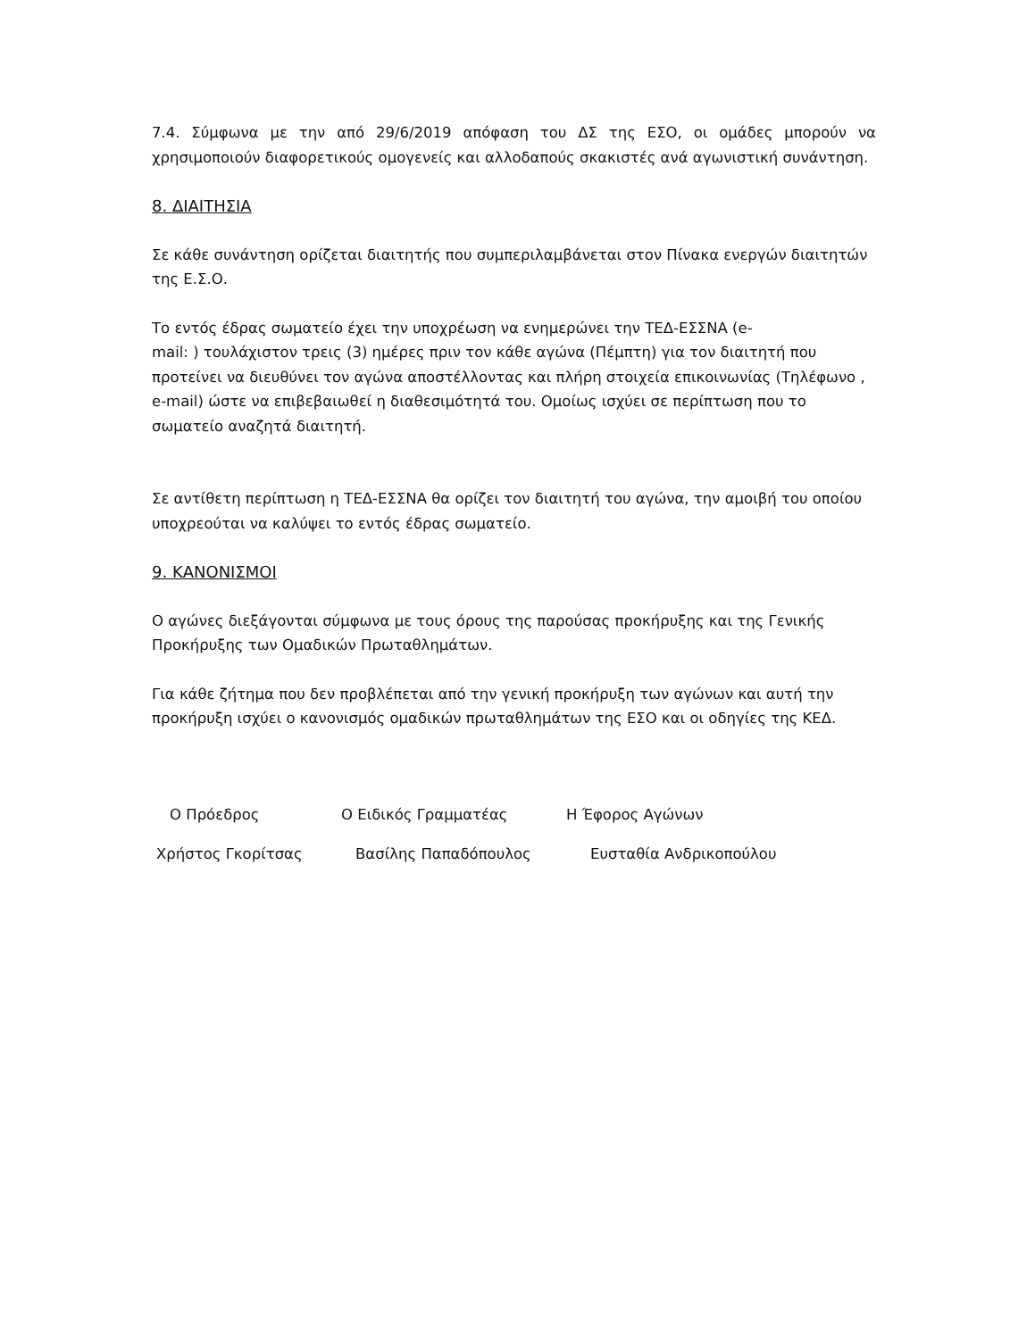7.4. Σύμφωνα με την από 29/6/2019 απόφαση του ΔΣ της ΕΣΟ, οι ομάδες μπορούν να χρησιμοποιούν διαφορετικούς ομογενείς και αλλοδαπούς σκακιστές ανά αγωνιστική συνάντηση.
8. ΔΙΑΙΤΗΣΙΑ
Σε κάθε συνάντηση ορίζεται διαιτητής που συμπεριλαμβάνεται στον Πίνακα ενεργών διαιτητών της Ε.Σ.Ο.
Το εντός έδρας σωματείο έχει την υποχρέωση να ενημερώνει την ΤΕΔ-ΕΣΣΝΑ (e-
mail: ) τουλάχιστον τρεις (3) ημέρες πριν τον κάθε αγώνα (Πέμπτη) για τον διαιτητή που προτείνει να διευθύνει τον αγώνα αποστέλλοντας και πλήρη στοιχεία επικοινωνίας (Τηλέφωνο , e-mail) ώστε να επιβεβαιωθεί η διαθεσιμότητά του. Ομοίως ισχύει σε περίπτωση που το σωματείο αναζητά διαιτητή.
Σε αντίθετη περίπτωση η ΤΕΔ-ΕΣΣΝΑ θα ορίζει τον διαιτητή του αγώνα, την αμοιβή του οποίου υποχρεούται να καλύψει το εντός έδρας σωματείο.
9. ΚΑΝΟΝΙΣΜΟΙ
Ο αγώνες διεξάγονται σύμφωνα με τους όρους της παρούσας προκήρυξης και της Γενικής Προκήρυξης των Ομαδικών Πρωταθλημάτων.
Για κάθε ζήτημα που δεν προβλέπεται από την γενική προκήρυξη των αγώνων και αυτή την προκήρυξη ισχύει ο κανονισμός ομαδικών πρωταθλημάτων της ΕΣΟ και οι οδηγίες της ΚΕΔ.
Ο Πρόεδρος Ο Ειδικός Γραμματέας Η Έφορος Αγώνων
Χρήστος Γκορίτσας Βασίλης Παπαδόπουλος Ευσταθία Ανδρικοπούλου